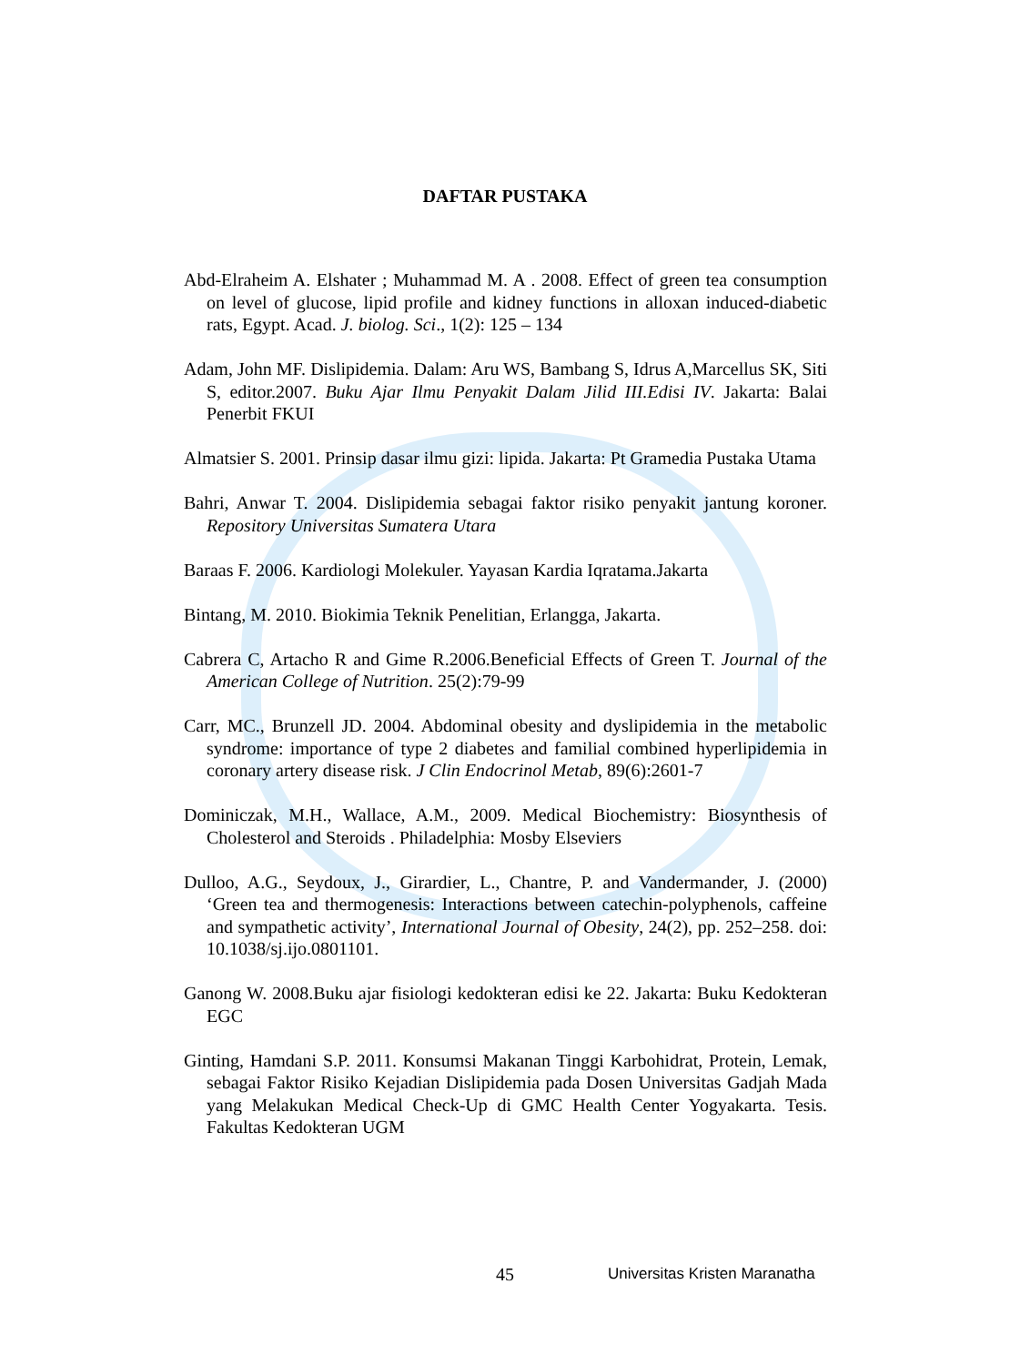DAFTAR PUSTAKA
Abd-Elraheim A. Elshater ; Muhammad M. A . 2008. Effect of green tea consumption on level of glucose, lipid profile and kidney functions in alloxan induced-diabetic rats, Egypt. Acad. J. biolog. Sci., 1(2): 125 – 134
Adam, John MF. Dislipidemia. Dalam: Aru WS, Bambang S, Idrus A,Marcellus SK, Siti S, editor.2007. Buku Ajar Ilmu Penyakit Dalam Jilid III.Edisi IV. Jakarta: Balai Penerbit FKUI
Almatsier S. 2001. Prinsip dasar ilmu gizi: lipida. Jakarta: Pt Gramedia Pustaka Utama
Bahri, Anwar T. 2004. Dislipidemia sebagai faktor risiko penyakit jantung koroner. Repository Universitas Sumatera Utara
Baraas F. 2006. Kardiologi Molekuler. Yayasan Kardia Iqratama.Jakarta
Bintang, M. 2010. Biokimia Teknik Penelitian, Erlangga, Jakarta.
Cabrera C, Artacho R and Gime R.2006.Beneficial Effects of Green T. Journal of the American College of Nutrition. 25(2):79-99
Carr, MC., Brunzell JD. 2004. Abdominal obesity and dyslipidemia in the metabolic syndrome: importance of type 2 diabetes and familial combined hyperlipidemia in coronary artery disease risk. J Clin Endocrinol Metab, 89(6):2601-7
Dominiczak, M.H., Wallace, A.M., 2009. Medical Biochemistry: Biosynthesis of Cholesterol and Steroids . Philadelphia: Mosby Elseviers
Dulloo, A.G., Seydoux, J., Girardier, L., Chantre, P. and Vandermander, J. (2000) ‘Green tea and thermogenesis: Interactions between catechin-polyphenols, caffeine and sympathetic activity’, International Journal of Obesity, 24(2), pp. 252–258. doi: 10.1038/sj.ijo.0801101.
Ganong W. 2008.Buku ajar fisiologi kedokteran edisi ke 22. Jakarta: Buku Kedokteran EGC
Ginting, Hamdani S.P. 2011. Konsumsi Makanan Tinggi Karbohidrat, Protein, Lemak, sebagai Faktor Risiko Kejadian Dislipidemia pada Dosen Universitas Gadjah Mada yang Melakukan Medical Check-Up di GMC Health Center Yogyakarta. Tesis. Fakultas Kedokteran UGM
45 Universitas Kristen Maranatha